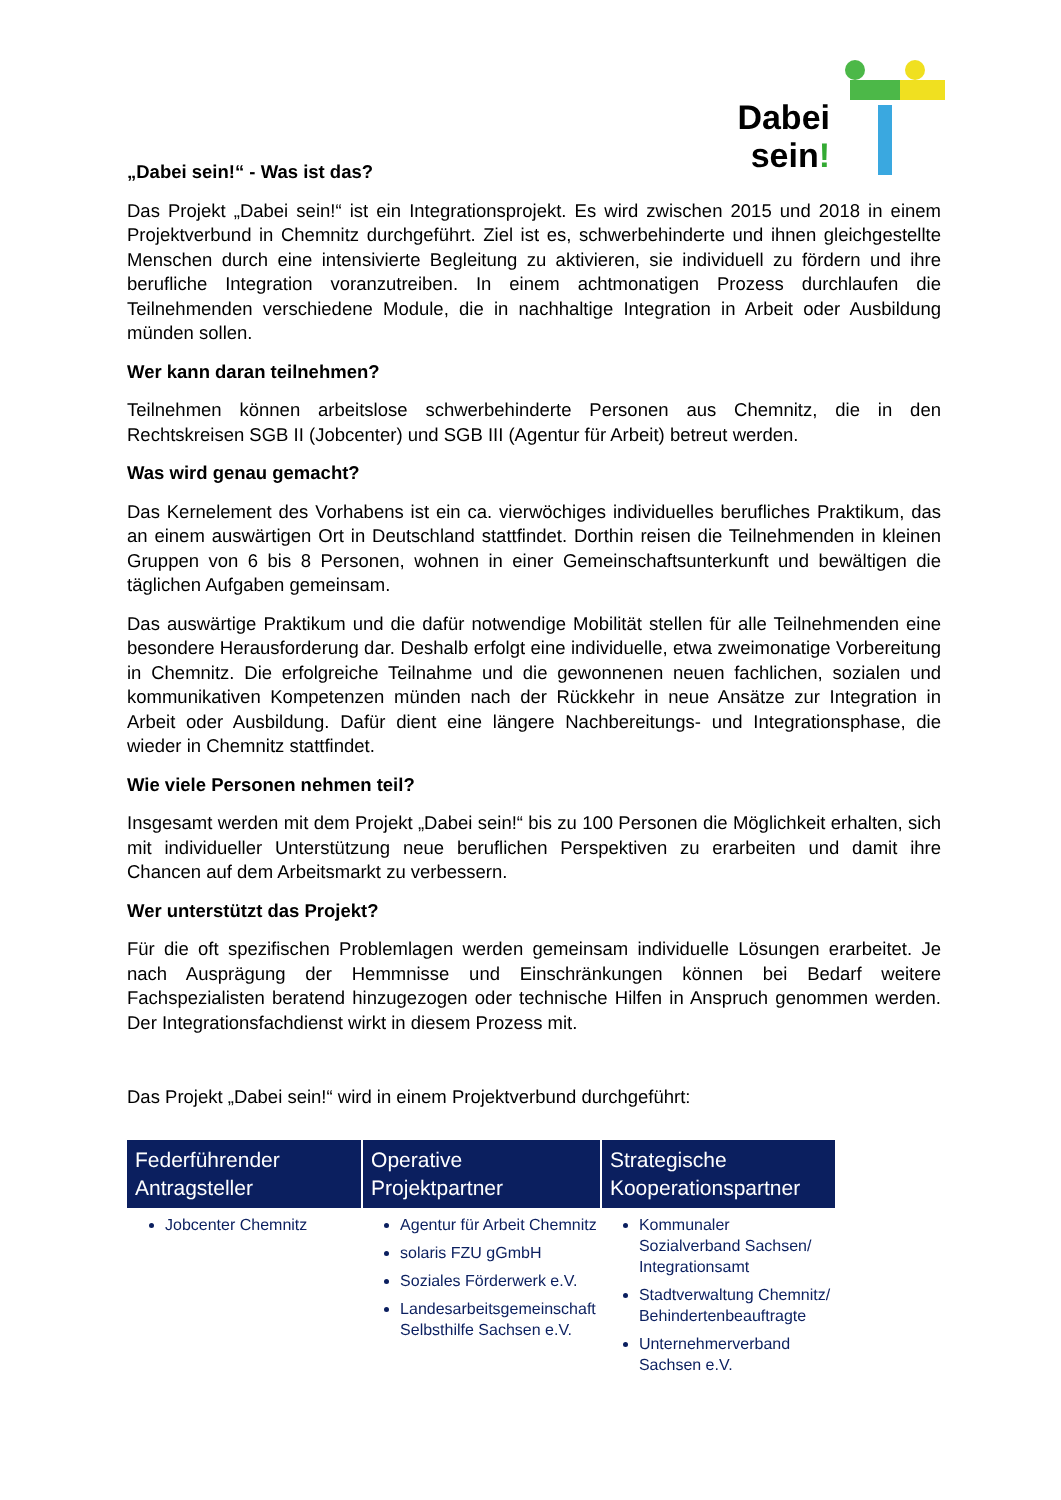Dabei
sein!
„Dabei sein!“ - Was ist das?
Das Projekt „Dabei sein!“ ist ein Integrationsprojekt. Es wird zwischen 2015 und 2018 in einem Projektverbund in Chemnitz durchgeführt. Ziel ist es, schwerbehinderte und ihnen gleichgestellte Menschen durch eine intensivierte Begleitung zu aktivieren, sie individuell zu fördern und ihre berufliche Integration voranzutreiben. In einem achtmonatigen Prozess durchlaufen die Teilnehmenden verschiedene Module, die in nachhaltige Integration in Arbeit oder Ausbildung münden sollen.
Wer kann daran teilnehmen?
Teilnehmen können arbeitslose schwerbehinderte Personen aus Chemnitz, die in den Rechtskreisen SGB II (Jobcenter) und SGB III (Agentur für Arbeit) betreut werden.
Was wird genau gemacht?
Das Kernelement des Vorhabens ist ein ca. vierwöchiges individuelles berufliches Praktikum, das an einem auswärtigen Ort in Deutschland stattfindet. Dorthin reisen die Teilnehmenden in kleinen Gruppen von 6 bis 8 Personen, wohnen in einer Gemeinschaftsunterkunft und bewältigen die täglichen Aufgaben gemeinsam.
Das auswärtige Praktikum und die dafür notwendige Mobilität stellen für alle Teilnehmenden eine besondere Herausforderung dar. Deshalb erfolgt eine individuelle, etwa zweimonatige Vorbereitung in Chemnitz. Die erfolgreiche Teilnahme und die gewonnenen neuen fachlichen, sozialen und kommunikativen Kompetenzen münden nach der Rückkehr in neue Ansätze zur Integration in Arbeit oder Ausbildung. Dafür dient eine längere Nachbereitungs- und Integrationsphase, die wieder in Chemnitz stattfindet.
Wie viele Personen nehmen teil?
Insgesamt werden mit dem Projekt „Dabei sein!“ bis zu 100 Personen die Möglichkeit erhalten, sich mit individueller Unterstützung neue beruflichen Perspektiven zu erarbeiten und damit ihre Chancen auf dem Arbeitsmarkt zu verbessern.
Wer unterstützt das Projekt?
Für die oft spezifischen Problemlagen werden gemeinsam individuelle Lösungen erarbeitet. Je nach Ausprägung der Hemmnisse und Einschränkungen können bei Bedarf weitere Fachspezialisten beratend hinzugezogen oder technische Hilfen in Anspruch genommen werden. Der Integrationsfachdienst wirkt in diesem Prozess mit.
Das Projekt „Dabei sein!“ wird in einem Projektverbund durchgeführt:
| Federführender Antragsteller | Operative Projektpartner | Strategische Kooperationspartner |
| --- | --- | --- |
| Jobcenter Chemnitz | Agentur für Arbeit Chemnitz solaris FZU gGmbH Soziales Förderwerk e.V. Landesarbeitsgemeinschaft Selbsthilfe Sachsen e.V. | Kommunaler Sozialverband Sachsen/ Integrationsamt Stadtverwaltung Chemnitz/ Behindertenbeauftragte Unternehmerverband Sachsen e.V. |